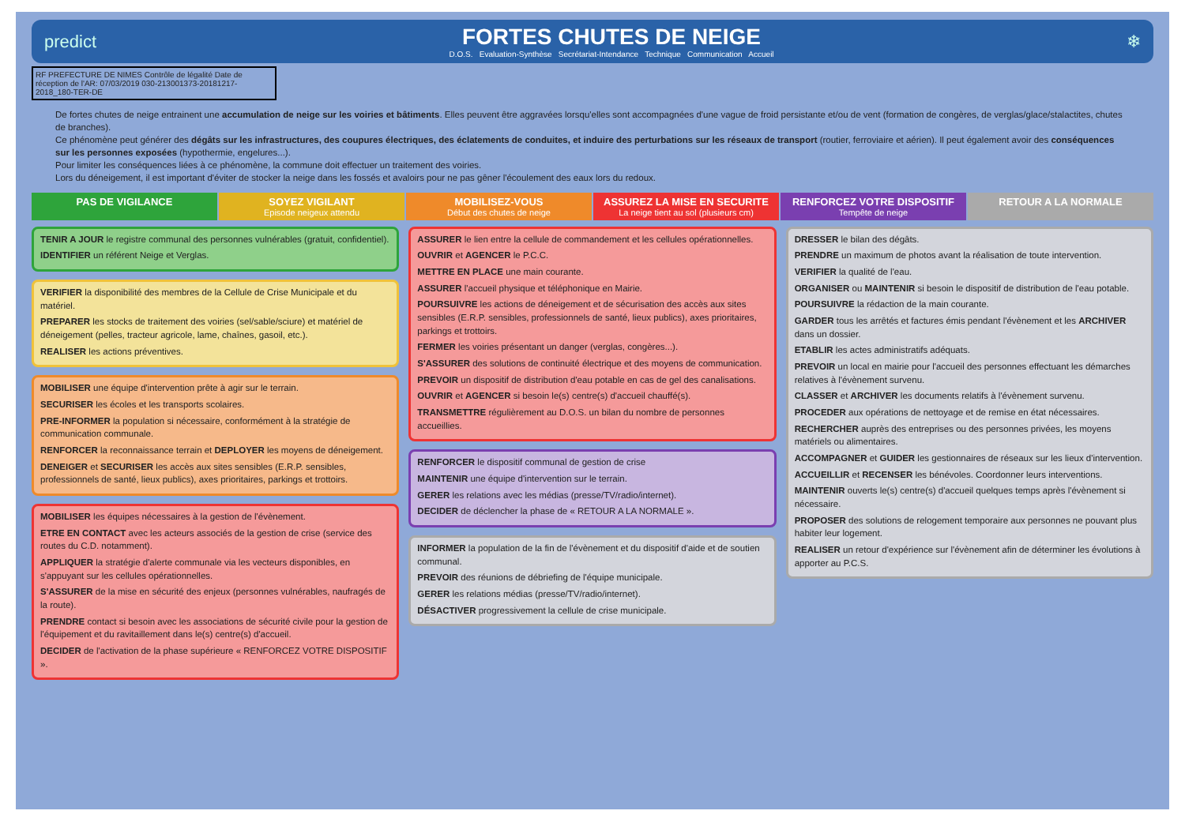predict
FORTES CHUTES DE NEIGE
D.O.S. Evaluation-Synthèse Secrétariat-Intendance Technique Communication Accueil
❄
RF PREFECTURE DE NIMES Contrôle de légalité Date de réception de l'AR: 07/03/2019 030-213001373-20181217-2018_180-TER-DE
De fortes chutes de neige entrainent une accumulation de neige sur les voiries et bâtiments. Elles peuvent être aggravées lorsqu'elles sont accompagnées d'une vague de froid persistante et/ou de vent (formation de congères, de verglas/glace/stalactites, chutes de branches).
Ce phénomène peut générer des dégâts sur les infrastructures, des coupures électriques, des éclatements de conduites, et induire des perturbations sur les réseaux de transport (routier, ferroviaire et aérien). Il peut également avoir des conséquences sur les personnes exposées (hypothermie, engelures...).
Pour limiter les conséquences liées à ce phénomène, la commune doit effectuer un traitement des voiries.
Lors du déneigement, il est important d'éviter de stocker la neige dans les fossés et avaloirs pour ne pas gêner l'écoulement des eaux lors du redoux.
PAS DE VIGILANCE SOYEZ VIGILANT
Episode neigeux attendu
MOBILISEZ-VOUS
Début des chutes de neige
ASSUREZ LA MISE EN SECURITE
La neige tient au sol (plusieurs cm)
RENFORCEZ VOTRE DISPOSITIF
Tempête de neige
RETOUR A LA NORMALE
TENIR A JOUR le registre communal des personnes vulnérables (gratuit, confidentiel).
IDENTIFIER un référent Neige et Verglas.
VERIFIER la disponibilité des membres de la Cellule de Crise Municipale et du matériel.
PREPARER les stocks de traitement des voiries (sel/sable/sciure) et matériel de déneigement (pelles, tracteur agricole, lame, chaînes, gasoil, etc.).
REALISER les actions préventives.
MOBILISER une équipe d'intervention prête à agir sur le terrain.
SECURISER les écoles et les transports scolaires.
PRE-INFORMER la population si nécessaire, conformément à la stratégie de communication communale.
RENFORCER la reconnaissance terrain et DEPLOYER les moyens de déneigement.
DENEIGER et SECURISER les accès aux sites sensibles (E.R.P. sensibles, professionnels de santé, lieux publics), axes prioritaires, parkings et trottoirs.
MOBILISER les équipes nécessaires à la gestion de l'évènement.
ETRE EN CONTACT avec les acteurs associés de la gestion de crise (service des routes du C.D. notamment).
APPLIQUER la stratégie d'alerte communale via les vecteurs disponibles, en s'appuyant sur les cellules opérationnelles.
S'ASSURER de la mise en sécurité des enjeux (personnes vulnérables, naufragés de la route).
PRENDRE contact si besoin avec les associations de sécurité civile pour la gestion de l'équipement et du ravitaillement dans le(s) centre(s) d'accueil.
DECIDER de l'activation de la phase supérieure « RENFORCEZ VOTRE DISPOSITIF ».
ASSURER le lien entre la cellule de commandement et les cellules opérationnelles.
OUVRIR et AGENCER le P.C.C.
METTRE EN PLACE une main courante.
ASSURER l'accueil physique et téléphonique en Mairie.
POURSUIVRE les actions de déneigement et de sécurisation des accès aux sites sensibles (E.R.P. sensibles, professionnels de santé, lieux publics), axes prioritaires, parkings et trottoirs.
FERMER les voiries présentant un danger (verglas, congères...).
S'ASSURER des solutions de continuité électrique et des moyens de communication.
PREVOIR un dispositif de distribution d'eau potable en cas de gel des canalisations.
OUVRIR et AGENCER si besoin le(s) centre(s) d'accueil chauffé(s).
TRANSMETTRE régulièrement au D.O.S. un bilan du nombre de personnes accueillies.
RENFORCER le dispositif communal de gestion de crise
MAINTENIR une équipe d'intervention sur le terrain.
GERER les relations avec les médias (presse/TV/radio/internet).
DECIDER de déclencher la phase de « RETOUR A LA NORMALE ».
INFORMER la population de la fin de l'évènement et du dispositif d'aide et de soutien communal.
PREVOIR des réunions de débriefing de l'équipe municipale.
GERER les relations médias (presse/TV/radio/internet).
DÉSACTIVER progressivement la cellule de crise municipale.
DRESSER le bilan des dégâts.
PRENDRE un maximum de photos avant la réalisation de toute intervention.
VERIFIER la qualité de l'eau.
ORGANISER ou MAINTENIR si besoin le dispositif de distribution de l'eau potable.
POURSUIVRE la rédaction de la main courante.
GARDER tous les arrêtés et factures émis pendant l'évènement et les ARCHIVER dans un dossier.
ETABLIR les actes administratifs adéquats.
PREVOIR un local en mairie pour l'accueil des personnes effectuant les démarches relatives à l'évènement survenu.
CLASSER et ARCHIVER les documents relatifs à l'évènement survenu.
PROCEDER aux opérations de nettoyage et de remise en état nécessaires.
RECHERCHER auprès des entreprises ou des personnes privées, les moyens matériels ou alimentaires.
ACCOMPAGNER et GUIDER les gestionnaires de réseaux sur les lieux d'intervention.
ACCUEILLIR et RECENSER les bénévoles. Coordonner leurs interventions.
MAINTENIR ouverts le(s) centre(s) d'accueil quelques temps après l'évènement si nécessaire.
PROPOSER des solutions de relogement temporaire aux personnes ne pouvant plus habiter leur logement.
REALISER un retour d'expérience sur l'évènement afin de déterminer les évolutions à apporter au P.C.S.